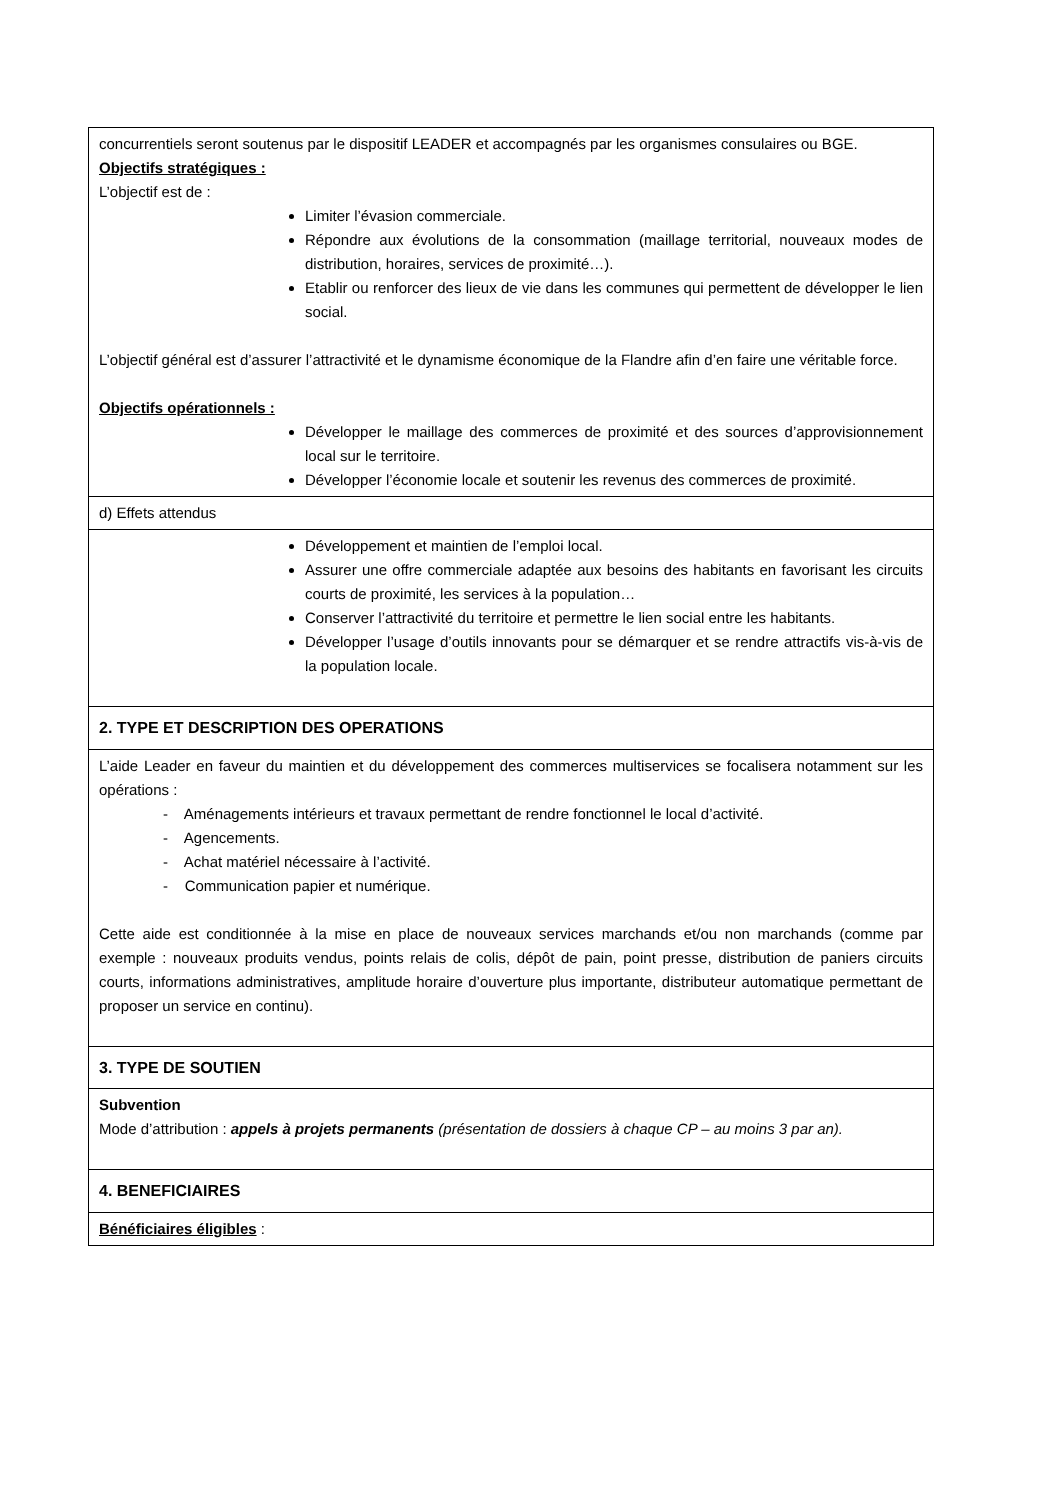| concurrentiels seront soutenus par le dispositif LEADER et accompagnés par les organismes consulaires ou BGE. Objectifs stratégiques : L’objectif est de : Limiter l’évasion commerciale. Répondre aux évolutions de la consommation (maillage territorial, nouveaux modes de distribution, horaires, services de proximité…). Etablir ou renforcer des lieux de vie dans les communes qui permettent de développer le lien social. L’objectif général est d’assurer l’attractivité et le dynamisme économique de la Flandre afin d’en faire une véritable force. Objectifs opérationnels : Développer le maillage des commerces de proximité et des sources d’approvisionnement local sur le territoire. Développer l’économie locale et soutenir les revenus des commerces de proximité. |
| d) Effets attendus |
| Développement et maintien de l’emploi local. Assurer une offre commerciale adaptée aux besoins des habitants en favorisant les circuits courts de proximité, les services à la population… Conserver l’attractivité du territoire et permettre le lien social entre les habitants. Développer l’usage d’outils innovants pour se démarquer et se rendre attractifs vis-à-vis de la population locale. |
| 2. TYPE ET DESCRIPTION DES OPERATIONS |
| L’aide Leader en faveur du maintien et du développement des commerces multiservices se focalisera notamment sur les opérations : - Aménagements intérieurs et travaux permettant de rendre fonctionnel le local d’activité. - Agencements. - Achat matériel nécessaire à l’activité. - Communication papier et numérique. Cette aide est conditionnée à la mise en place de nouveaux services marchands et/ou non marchands (comme par exemple : nouveaux produits vendus, points relais de colis, dépôt de pain, point presse, distribution de paniers circuits courts, informations administratives, amplitude horaire d’ouverture plus importante, distributeur automatique permettant de proposer un service en continu). |
| 3. TYPE DE SOUTIEN |
| Subvention Mode d’attribution : appels à projets permanents (présentation de dossiers à chaque CP – au moins 3 par an). |
| 4. BENEFICIAIRES |
| Bénéficiaires éligibles : |